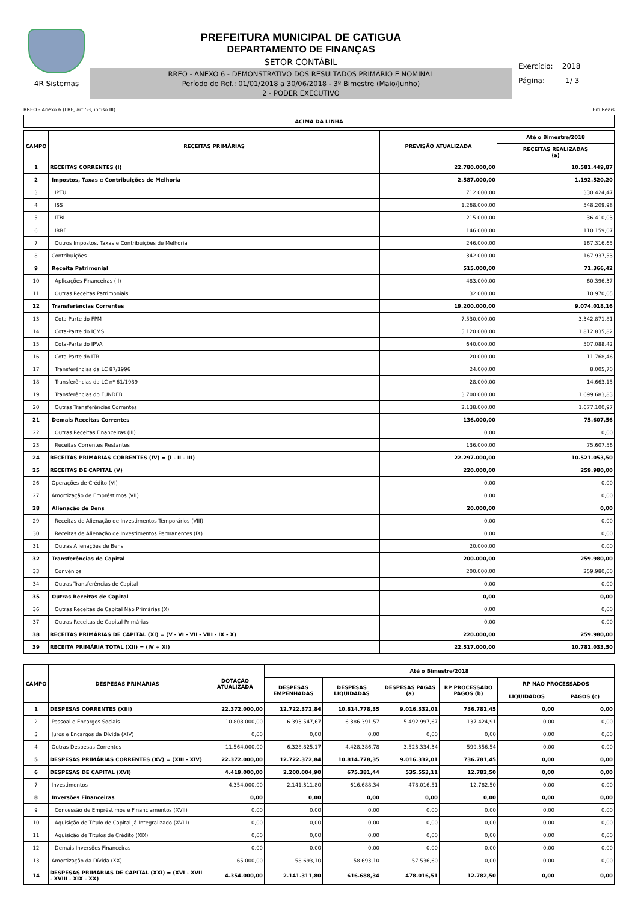4R Sistemas
PREFEITURA MUNICIPAL DE CATIGUA
DEPARTAMENTO DE FINANÇAS
SETOR CONTÁBIL
RREO - ANEXO 6 - DEMONSTRATIVO DOS RESULTADOS PRIMÁRIO E NOMINAL
Período de Ref.: 01/01/2018 a 30/06/2018 - 3º Bimestre (Maio/Junho)
2 - PODER EXECUTIVO
Exercício: 2018
Página: 1/ 3
RREO - Anexo 6 (LRF, art 53, inciso III) Em Reais
| ACIMA DA LINHA |
| --- |
| CAMPO | RECEITAS PRIMÁRIAS | PREVISÃO ATUALIZADA | Até o Bimestre/2018 |
| --- | --- | --- | --- |
| | | | RECEITAS REALIZADAS (a) |
| 1 | RECEITAS CORRENTES (I) | 22.780.000,00 | 10.581.449,87 |
| 2 | Impostos, Taxas e Contribuições de Melhoria | 2.587.000,00 | 1.192.520,20 |
| 3 | IPTU | 712.000,00 | 330.424,47 |
| 4 | ISS | 1.268.000,00 | 548.209,98 |
| 5 | ITBI | 215.000,00 | 36.410,03 |
| 6 | IRRF | 146.000,00 | 110.159,07 |
| 7 | Outros Impostos, Taxas e Contribuições de Melhoria | 246.000,00 | 167.316,65 |
| 8 | Contribuições | 342.000,00 | 167.937,53 |
| 9 | Receita Patrimonial | 515.000,00 | 71.366,42 |
| 10 | Aplicações Financeiras (II) | 483.000,00 | 60.396,37 |
| 11 | Outras Receitas Patrimoniais | 32.000,00 | 10.970,05 |
| 12 | Transferências Correntes | 19.200.000,00 | 9.074.018,16 |
| 13 | Cota-Parte do FPM | 7.530.000,00 | 3.342.871,81 |
| 14 | Cota-Parte do ICMS | 5.120.000,00 | 1.812.835,82 |
| 15 | Cota-Parte do IPVA | 640.000,00 | 507.088,42 |
| 16 | Cota-Parte do ITR | 20.000,00 | 11.768,46 |
| 17 | Transferências da LC 87/1996 | 24.000,00 | 8.005,70 |
| 18 | Transferências da LC nº 61/1989 | 28.000,00 | 14.663,15 |
| 19 | Transferências do FUNDEB | 3.700.000,00 | 1.699.683,83 |
| 20 | Outras Transferências Correntes | 2.138.000,00 | 1.677.100,97 |
| 21 | Demais Receitas Correntes | 136.000,00 | 75.607,56 |
| 22 | Outras Receitas Financeiras (III) | 0,00 | 0,00 |
| 23 | Receitas Correntes Restantes | 136.000,00 | 75.607,56 |
| 24 | RECEITAS PRIMÁRIAS CORRENTES (IV) = (I - II - III) | 22.297.000,00 | 10.521.053,50 |
| 25 | RECEITAS DE CAPITAL (V) | 220.000,00 | 259.980,00 |
| 26 | Operações de Crédito (VI) | 0,00 | 0,00 |
| 27 | Amortização de Empréstimos (VII) | 0,00 | 0,00 |
| 28 | Alienação de Bens | 20.000,00 | 0,00 |
| 29 | Receitas de Alienação de Investimentos Temporários (VIII) | 0,00 | 0,00 |
| 30 | Receitas de Alienação de Investimentos Permanentes (IX) | 0,00 | 0,00 |
| 31 | Outras Alienações de Bens | 20.000,00 | 0,00 |
| 32 | Transferências de Capital | 200.000,00 | 259.980,00 |
| 33 | Convênios | 200.000,00 | 259.980,00 |
| 34 | Outras Transferências de Capital | 0,00 | 0,00 |
| 35 | Outras Receitas de Capital | 0,00 | 0,00 |
| 36 | Outras Receitas de Capital Não Primárias (X) | 0,00 | 0,00 |
| 37 | Outras Receitas de Capital Primárias | 0,00 | 0,00 |
| 38 | RECEITAS PRIMÁRIAS DE CAPITAL (XI) = (V - VI - VII - VIII - IX - X) | 220.000,00 | 259.980,00 |
| 39 | RECEITA PRIMÁRIA TOTAL (XII) = (IV + XI) | 22.517.000,00 | 10.781.033,50 |
| CAMPO | DESPESAS PRIMÁRIAS | DOTAÇÃO ATUALIZADA | Até o Bimestre/2018 | | | | | |
| --- | --- | --- | --- | --- | --- | --- | --- | --- |
| | | | DESPESAS EMPENHADAS | DESPESAS LIQUIDADAS | DESPESAS PAGAS (a) | RP PROCESSADO PAGOS (b) | RP NÃO PROCESSADOS | |
| | | | | | | | LIQUIDADOS | PAGOS (c) |
| 1 | DESPESAS CORRENTES (XIII) | 22.372.000,00 | 12.722.372,84 | 10.814.778,35 | 9.016.332,01 | 736.781,45 | 0,00 | 0,00 |
| 2 | Pessoal e Encargos Sociais | 10.808.000,00 | 6.393.547,67 | 6.386.391,57 | 5.492.997,67 | 137.424,91 | 0,00 | 0,00 |
| 3 | Juros e Encargos da Dívida (XIV) | 0,00 | 0,00 | 0,00 | 0,00 | 0,00 | 0,00 | 0,00 |
| 4 | Outras Despesas Correntes | 11.564.000,00 | 6.328.825,17 | 4.428.386,78 | 3.523.334,34 | 599.356,54 | 0,00 | 0,00 |
| 5 | DESPESAS PRIMÁRIAS CORRENTES (XV) = (XIII - XIV) | 22.372.000,00 | 12.722.372,84 | 10.814.778,35 | 9.016.332,01 | 736.781,45 | 0,00 | 0,00 |
| 6 | DESPESAS DE CAPITAL (XVI) | 4.419.000,00 | 2.200.004,90 | 675.381,44 | 535.553,11 | 12.782,50 | 0,00 | 0,00 |
| 7 | Investimentos | 4.354.000,00 | 2.141.311,80 | 616.688,34 | 478.016,51 | 12.782,50 | 0,00 | 0,00 |
| 8 | Inversões Financeiras | 0,00 | 0,00 | 0,00 | 0,00 | 0,00 | 0,00 | 0,00 |
| 9 | Concessão de Empréstimos e Financiamentos (XVII) | 0,00 | 0,00 | 0,00 | 0,00 | 0,00 | 0,00 | 0,00 |
| 10 | Aquisição de Título de Capital já Integralizado (XVIII) | 0,00 | 0,00 | 0,00 | 0,00 | 0,00 | 0,00 | 0,00 |
| 11 | Aquisição de Títulos de Crédito (XIX) | 0,00 | 0,00 | 0,00 | 0,00 | 0,00 | 0,00 | 0,00 |
| 12 | Demais Inversões Financeiras | 0,00 | 0,00 | 0,00 | 0,00 | 0,00 | 0,00 | 0,00 |
| 13 | Amortização da Dívida (XX) | 65.000,00 | 58.693,10 | 58.693,10 | 57.536,60 | 0,00 | 0,00 | 0,00 |
| 14 | DESPESAS PRIMÁRIAS DE CAPITAL (XXI) = (XVI - XVII - XVIII - XIX - XX) | 4.354.000,00 | 2.141.311,80 | 616.688,34 | 478.016,51 | 12.782,50 | 0,00 | 0,00 |